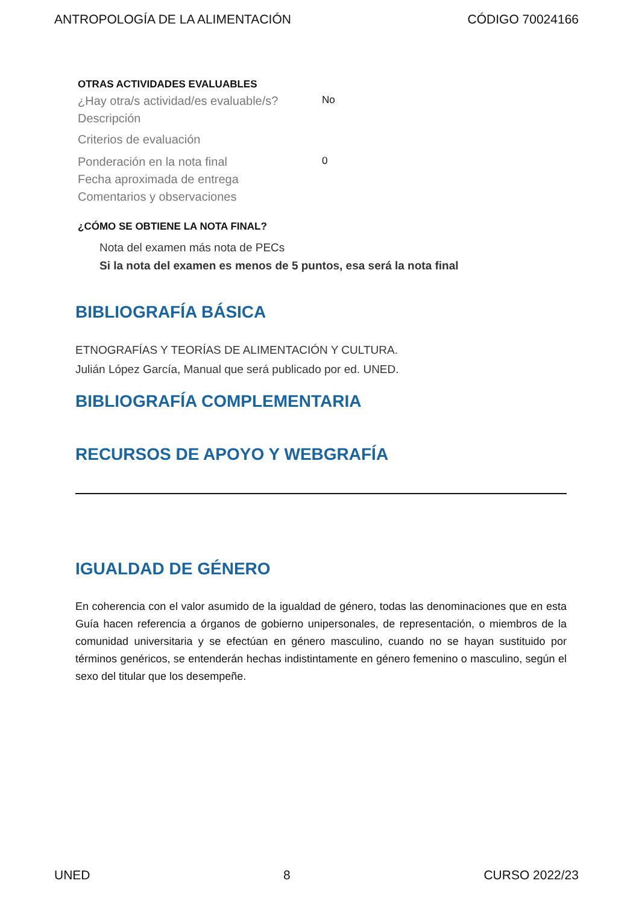ANTROPOLOGÍA DE LA ALIMENTACIÓN CÓDIGO 70024166
OTRAS ACTIVIDADES EVALUABLES
¿Hay otra/s actividad/es evaluable/s? No
Descripción
Criterios de evaluación
Ponderación en la nota final 0
Fecha aproximada de entrega
Comentarios y observaciones
¿CÓMO SE OBTIENE LA NOTA FINAL?
Nota del examen más nota de PECs
Si la nota del examen es menos de 5 puntos, esa será la nota final
BIBLIOGRAFÍA BÁSICA
ETNOGRAFÍAS Y TEORÍAS DE ALIMENTACIÓN Y CULTURA.
Julián López García, Manual que será publicado por ed. UNED.
BIBLIOGRAFÍA COMPLEMENTARIA
RECURSOS DE APOYO Y WEBGRAFÍA
IGUALDAD DE GÉNERO
En coherencia con el valor asumido de la igualdad de género, todas las denominaciones que en esta Guía hacen referencia a órganos de gobierno unipersonales, de representación, o miembros de la comunidad universitaria y se efectúan en género masculino, cuando no se hayan sustituido por términos genéricos, se entenderán hechas indistintamente en género femenino o masculino, según el sexo del titular que los desempeñe.
UNED 8 CURSO 2022/23